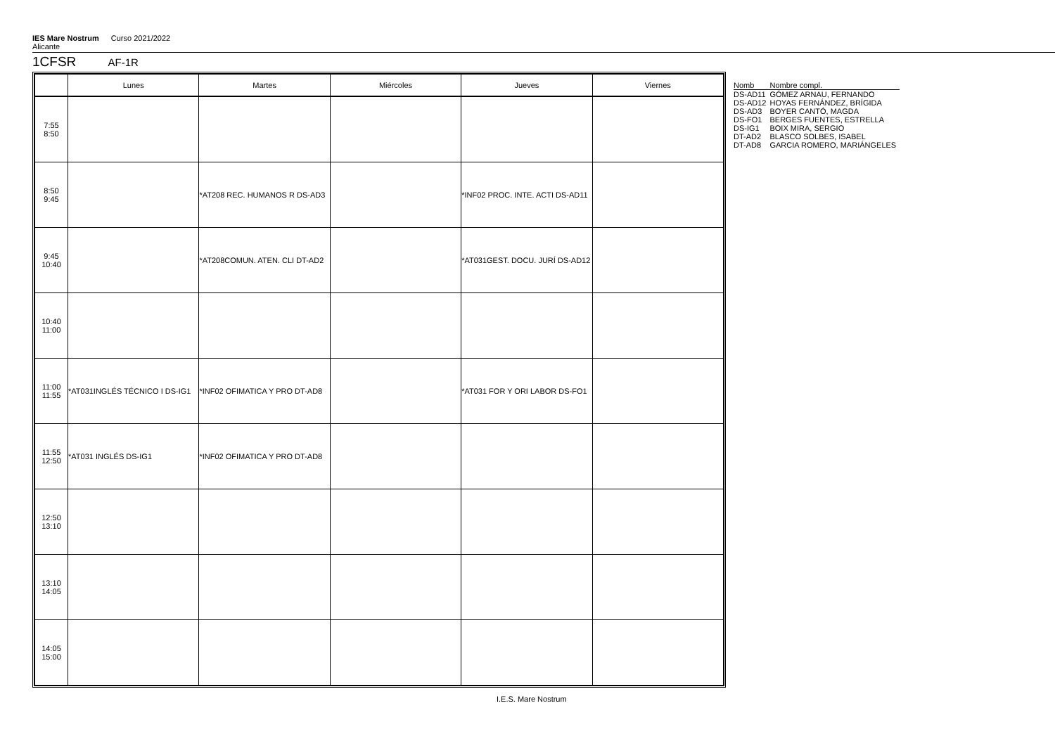IES Mare Nostrum Curso 2021/2022
Alicante
1CFSR AF-1R
| | Lunes | Martes | Miércoles | Jueves | Viernes |
| --- | --- | --- | --- | --- | --- |
| 7:55 8:50 | | | | | |
| 8:50 9:45 | | *AT208 REC. HUMANOS R DS-AD3 | | *INF02 PROC. INTE. ACTI DS-AD11 | |
| 9:45 10:40 | | *AT208COMUN. ATEN. CLI DT-AD2 | | *AT031GEST. DOCU. JURÍ DS-AD12 | |
| 10:40 11:00 | | | | | |
| 11:00 11:55 | *AT031INGLÉS TÉCNICO I DS-IG1 | *INF02 OFIMATICA Y PRO DT-AD8 | | *AT031 FOR Y ORI LABOR DS-FO1 | |
| 11:55 12:50 | *AT031 INGLÉS DS-IG1 | *INF02 OFIMATICA Y PRO DT-AD8 | | | |
| 12:50 13:10 | | | | | |
| 13:10 14:05 | | | | | |
| 14:05 15:00 | | | | | |
| Nomb | Nombre compl. |
| --- | --- |
| DS-AD11 | GÓMEZ ARNAU, FERNANDO |
| DS-AD12 | HOYAS FERNÁNDEZ, BRÍGIDA |
| DS-AD3 | BOYER CANTÓ, MAGDA |
| DS-FO1 | BERGES FUENTES, ESTRELLA |
| DS-IG1 | BOIX MIRA, SERGIO |
| DT-AD2 | BLASCO SOLBES, ISABEL |
| DT-AD8 | GARCIA ROMERO, MARIÁNGELES |
I.E.S. Mare Nostrum